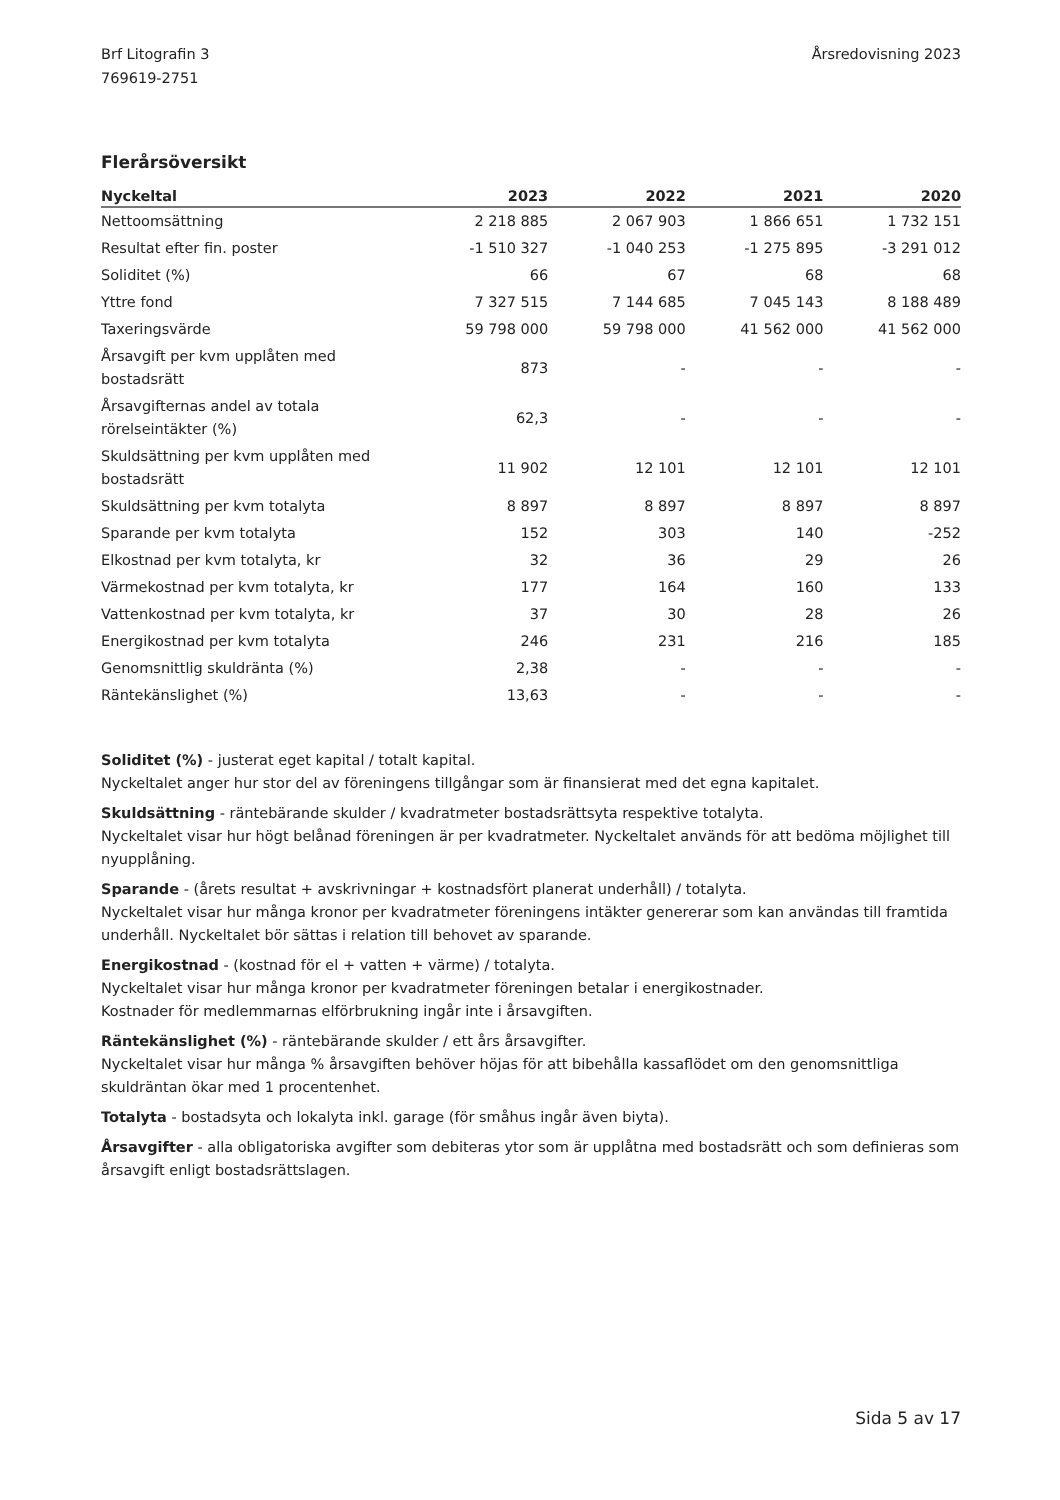Brf Litografin 3
769619-2751
Årsredovisning 2023
Flerårsöversikt
| Nyckeltal | 2023 | 2022 | 2021 | 2020 |
| --- | --- | --- | --- | --- |
| Nettoomsättning | 2 218 885 | 2 067 903 | 1 866 651 | 1 732 151 |
| Resultat efter fin. poster | -1 510 327 | -1 040 253 | -1 275 895 | -3 291 012 |
| Soliditet (%) | 66 | 67 | 68 | 68 |
| Yttre fond | 7 327 515 | 7 144 685 | 7 045 143 | 8 188 489 |
| Taxeringsvärde | 59 798 000 | 59 798 000 | 41 562 000 | 41 562 000 |
| Årsavgift per kvm upplåten med bostadsrätt | 873 | - | - | - |
| Årsavgifternas andel av totala rörelseintäkter (%) | 62,3 | - | - | - |
| Skuldsättning per kvm upplåten med bostadsrätt | 11 902 | 12 101 | 12 101 | 12 101 |
| Skuldsättning per kvm totalyta | 8 897 | 8 897 | 8 897 | 8 897 |
| Sparande per kvm totalyta | 152 | 303 | 140 | -252 |
| Elkostnad per kvm totalyta, kr | 32 | 36 | 29 | 26 |
| Värmekostnad per kvm totalyta, kr | 177 | 164 | 160 | 133 |
| Vattenkostnad per kvm totalyta, kr | 37 | 30 | 28 | 26 |
| Energikostnad per kvm totalyta | 246 | 231 | 216 | 185 |
| Genomsnittlig skuldränta (%) | 2,38 | - | - | - |
| Räntekänslighet (%) | 13,63 | - | - | - |
Soliditet (%) - justerat eget kapital / totalt kapital.
Nyckeltalet anger hur stor del av föreningens tillgångar som är finansierat med det egna kapitalet.
Skuldsättning - räntebärande skulder / kvadratmeter bostadsrättsyta respektive totalyta.
Nyckeltalet visar hur högt belånad föreningen är per kvadratmeter. Nyckeltalet används för att bedöma möjlighet till nyupplåning.
Sparande - (årets resultat + avskrivningar + kostnadsfört planerat underhåll) / totalyta.
Nyckeltalet visar hur många kronor per kvadratmeter föreningens intäkter genererar som kan användas till framtida underhåll. Nyckeltalet bör sättas i relation till behovet av sparande.
Energikostnad - (kostnad för el + vatten + värme) / totalyta.
Nyckeltalet visar hur många kronor per kvadratmeter föreningen betalar i energikostnader.
Kostnader för medlemmarnas elförbrukning ingår inte i årsavgiften.
Räntekänslighet (%) - räntebärande skulder / ett års årsavgifter.
Nyckeltalet visar hur många % årsavgiften behöver höjas för att bibehålla kassaflödet om den genomsnittliga skuldräntan ökar med 1 procentenhet.
Totalyta - bostadsyta och lokalyta inkl. garage (för småhus ingår även biyta).
Årsavgifter - alla obligatoriska avgifter som debiteras ytor som är upplåtna med bostadsrätt och som definieras som årsavgift enligt bostadsrättslagen.
Sida 5 av 17